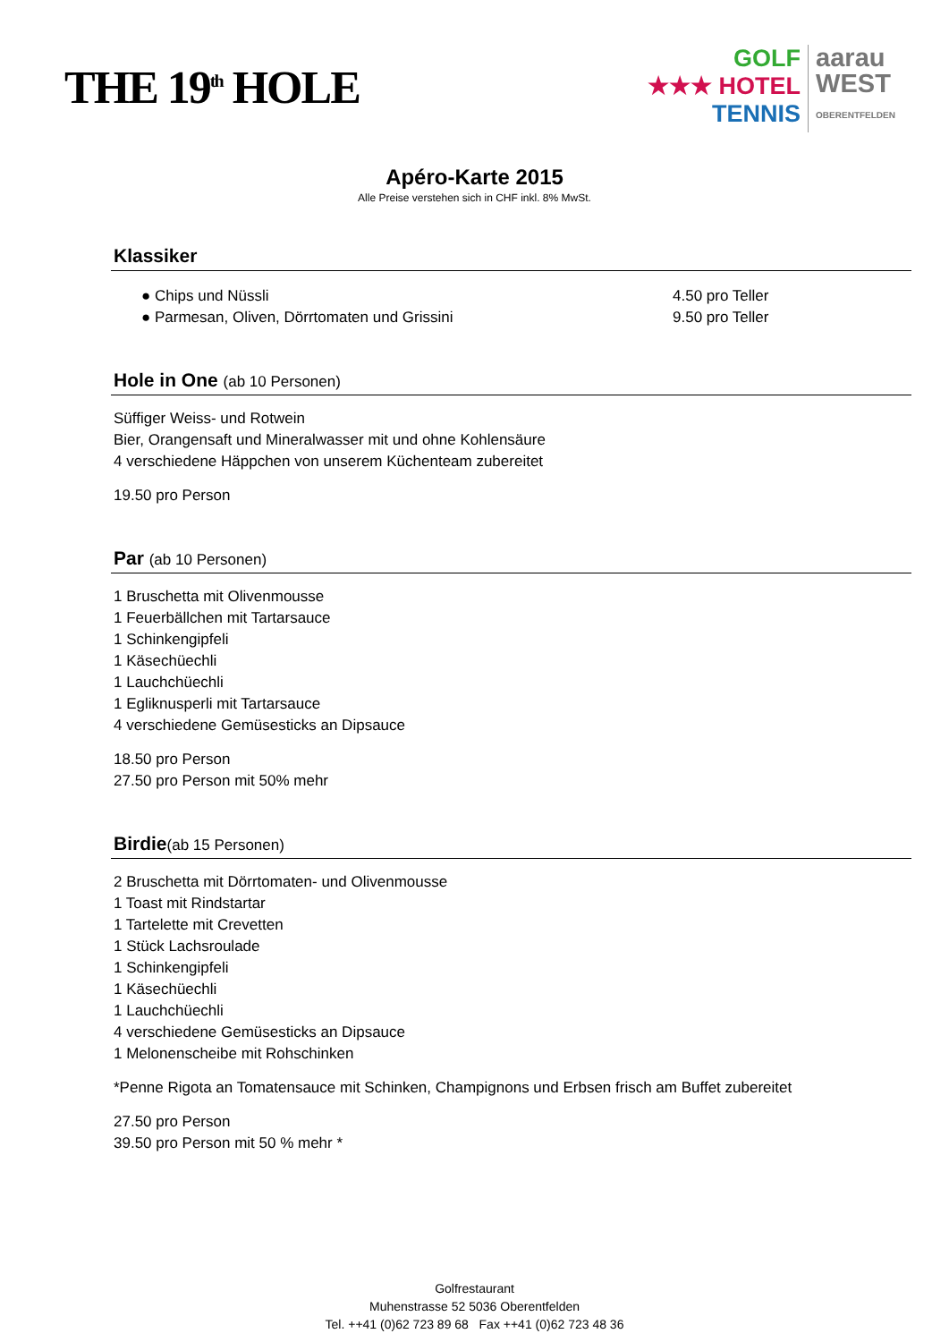THE 19<sup>th</sup> HOLE
GOLF
★★★ HOTEL
TENNIS
aarau
WEST
OBERENTFELDEN
Apéro-Karte 2015
Alle Preise verstehen sich in CHF inkl. 8% MwSt.
Klassiker
● Chips und Nüssli 4.50 pro Teller
● Parmesan, Oliven, Dörrtomaten und Grissini 9.50 pro Teller
Hole in One (ab 10 Personen)
Süffiger Weiss- und Rotwein
Bier, Orangensaft und Mineralwasser mit und ohne Kohlensäure
4 verschiedene Häppchen von unserem Küchenteam zubereitet
19.50 pro Person
Par (ab 10 Personen)
1 Bruschetta mit Olivenmousse
1 Feuerbällchen mit Tartarsauce
1 Schinkengipfeli
1 Käsechüechli
1 Lauchchüechli
1 Egliknusperli mit Tartarsauce
4 verschiedene Gemüsesticks an Dipsauce
18.50 pro Person
27.50 pro Person mit 50% mehr
Birdie(ab 15 Personen)
2 Bruschetta mit Dörrtomaten- und Olivenmousse
1 Toast mit Rindstartar
1 Tartelette mit Crevetten
1 Stück Lachsroulade
1 Schinkengipfeli
1 Käsechüechli
1 Lauchchüechli
4 verschiedene Gemüsesticks an Dipsauce
1 Melonenscheibe mit Rohschinken
*Penne Rigota an Tomatensauce mit Schinken, Champignons und Erbsen frisch am Buffet zubereitet
27.50 pro Person
39.50 pro Person mit 50 % mehr *
Golfrestaurant
Muhenstrasse 52 5036 Oberentfelden
Tel. ++41 (0)62 723 89 68 Fax ++41 (0)62 723 48 36